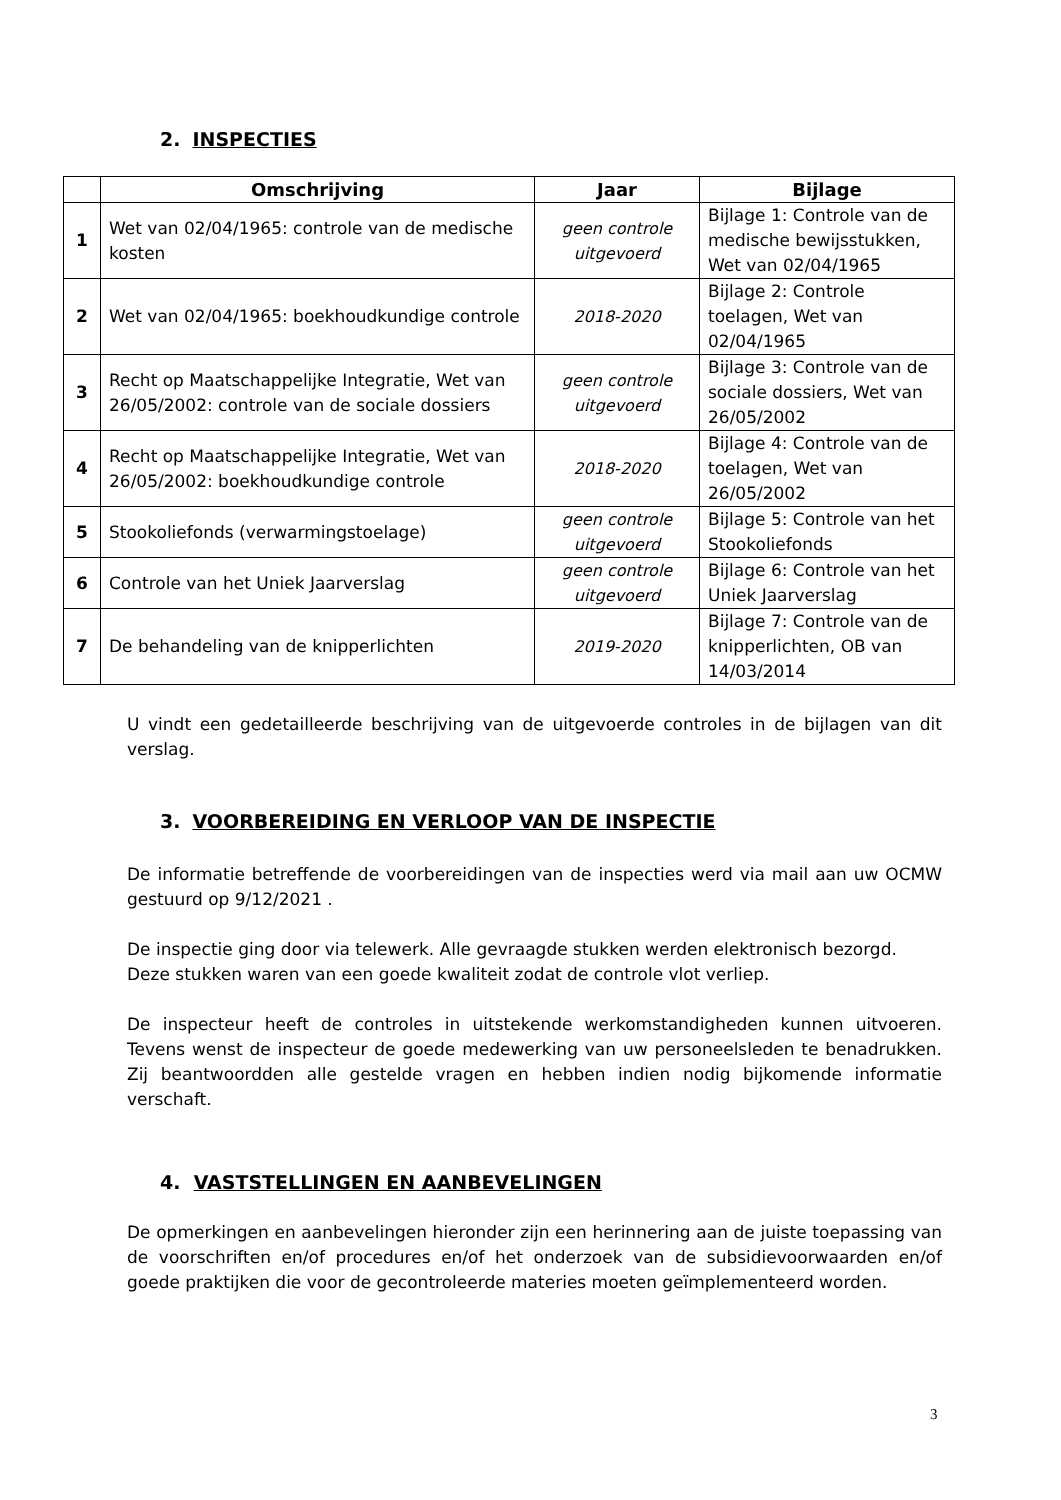2. INSPECTIES
| | Omschrijving | Jaar | Bijlage |
| --- | --- | --- | --- |
| 1 | Wet van 02/04/1965: controle van de medische kosten | geen controle uitgevoerd | Bijlage 1: Controle van de medische bewijsstukken, Wet van 02/04/1965 |
| 2 | Wet van 02/04/1965: boekhoudkundige controle | 2018-2020 | Bijlage 2: Controle toelagen, Wet van 02/04/1965 |
| 3 | Recht op Maatschappelijke Integratie, Wet van 26/05/2002: controle van de sociale dossiers | geen controle uitgevoerd | Bijlage 3: Controle van de sociale dossiers, Wet van 26/05/2002 |
| 4 | Recht op Maatschappelijke Integratie, Wet van 26/05/2002: boekhoudkundige controle | 2018-2020 | Bijlage 4: Controle van de toelagen, Wet van 26/05/2002 |
| 5 | Stookoliefonds (verwarmingstoelage) | geen controle uitgevoerd | Bijlage 5: Controle van het Stookoliefonds |
| 6 | Controle van het Uniek Jaarverslag | geen controle uitgevoerd | Bijlage 6: Controle van het Uniek Jaarverslag |
| 7 | De behandeling van de knipperlichten | 2019-2020 | Bijlage 7: Controle van de knipperlichten, OB van 14/03/2014 |
U vindt een gedetailleerde beschrijving van de uitgevoerde controles in de bijlagen van dit verslag.
3. VOORBEREIDING EN VERLOOP VAN DE INSPECTIE
De informatie betreffende de voorbereidingen van de inspecties werd via mail aan uw OCMW gestuurd op 9/12/2021 .
De inspectie ging door via telewerk. Alle gevraagde stukken werden elektronisch bezorgd. Deze stukken waren van een goede kwaliteit zodat de controle vlot verliep.
De inspecteur heeft de controles in uitstekende werkomstandigheden kunnen uitvoeren. Tevens wenst de inspecteur de goede medewerking van uw personeelsleden te benadrukken. Zij beantwoordden alle gestelde vragen en hebben indien nodig bijkomende informatie verschaft.
4. VASTSTELLINGEN EN AANBEVELINGEN
De opmerkingen en aanbevelingen hieronder zijn een herinnering aan de juiste toepassing van de voorschriften en/of procedures en/of het onderzoek van de subsidievoorwaarden en/of goede praktijken die voor de gecontroleerde materies moeten geïmplementeerd worden.
3